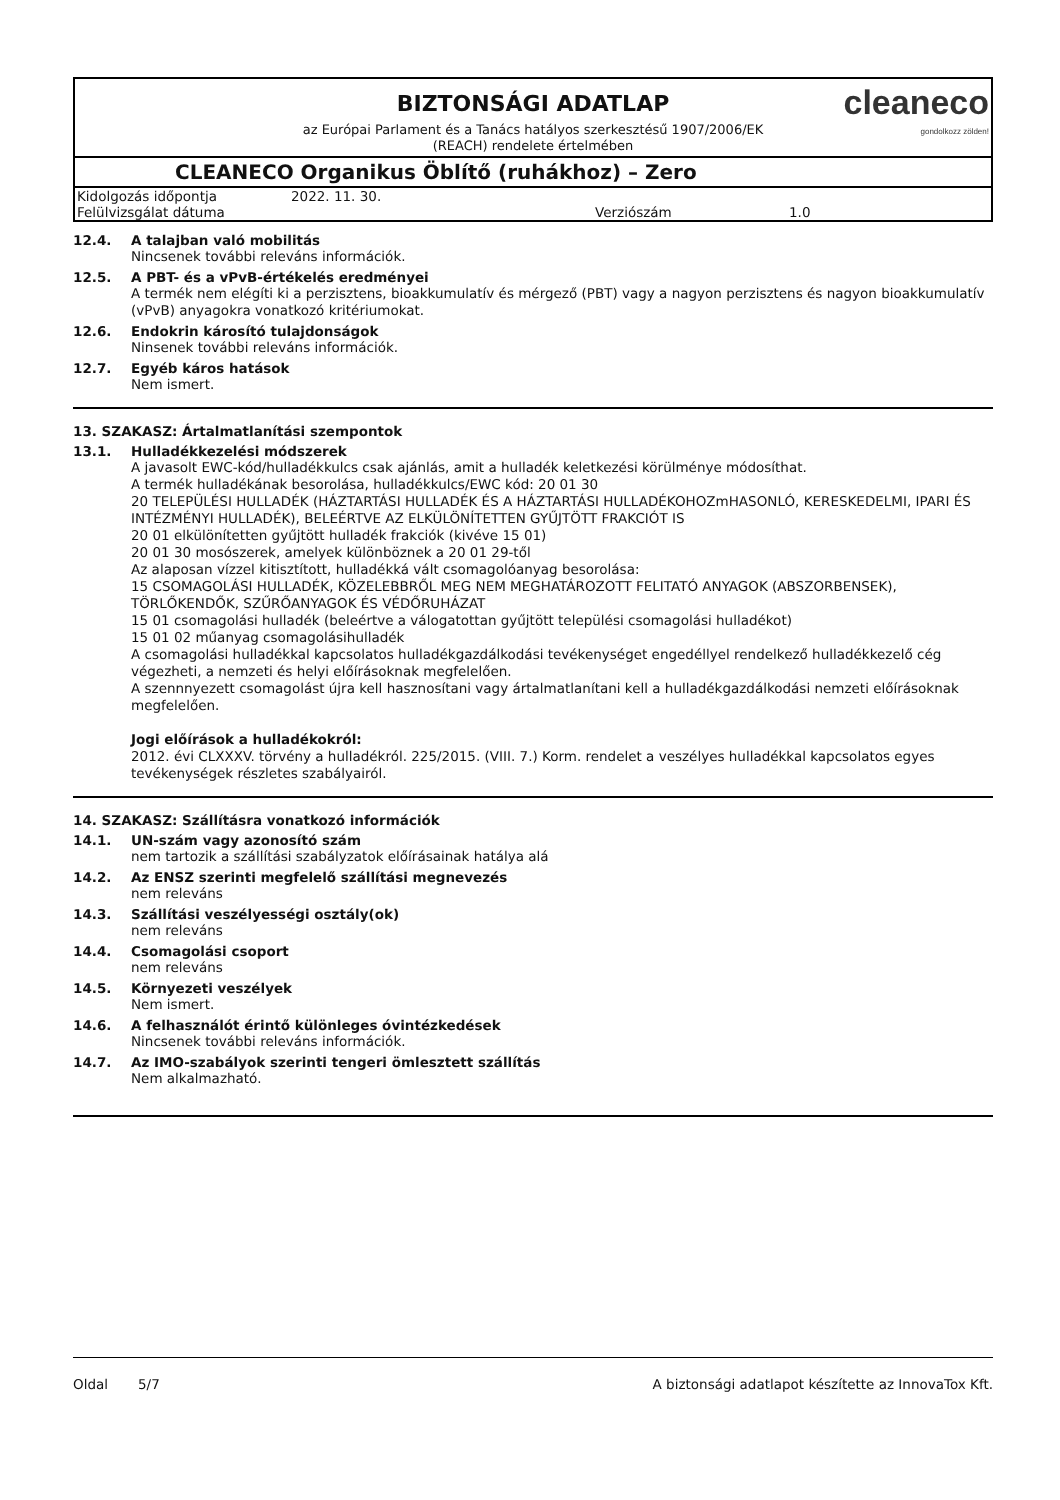BIZTONSÁGI ADATLAP
cleaneco
gondolkozz zölden!
az Európai Parlament és a Tanács hatályos szerkesztésű 1907/2006/EK
(REACH) rendelete értelmében
CLEANECO Organikus Öblítő (ruhákhoz) – Zero
| Kidolgozás időpontja | 2022. 11. 30. | | |
| Felülvizsgálat dátuma | | Verziószám | 1.0 |
12.4. A talajban való mobilitás
Nincsenek további releváns információk.
12.5. A PBT- és a vPvB-értékelés eredményei
A termék nem elégíti ki a perzisztens, bioakkumulatív és mérgező (PBT) vagy a nagyon perzisztens és nagyon bioakkumulatív (vPvB) anyagokra vonatkozó kritériumokat.
12.6. Endokrin károsító tulajdonságok
Ninsenek további releváns információk.
12.7. Egyéb káros hatások
Nem ismert.
13. SZAKASZ: Ártalmatlanítási szempontok
13.1. Hulladékkezelési módszerek
A javasolt EWC-kód/hulladékkulcs csak ajánlás, amit a hulladék keletkezési körülménye módosíthat.
A termék hulladékának besorolása, hulladékkulcs/EWC kód: 20 01 30
20 TELEPÜLÉSI HULLADÉK (HÁZTARTÁSI HULLADÉK ÉS A HÁZTARTÁSI HULLADÉKOHOZmHASONLÓ, KERESKEDELMI, IPARI ÉS INTÉZMÉNYI HULLADÉK), BELEÉRTVE AZ ELKÜLÖNÍTETTEN GYŰJTÖTT FRAKCIÓT IS
20 01 elkülönítetten gyűjtött hulladék frakciók (kivéve 15 01)
20 01 30 mosószerek, amelyek különböznek a 20 01 29-től
Az alaposan vízzel kitisztított, hulladékká vált csomagolóanyag besorolása:
15 CSOMAGOLÁSI HULLADÉK, KÖZELEBBRŐL MEG NEM MEGHATÁROZOTT FELITATÓ ANYAGOK (ABSZORBENSEK), TÖRLŐKENDŐK, SZŰRŐANYAGOK ÉS VÉDŐRUHÁZAT
15 01 csomagolási hulladék (beleértve a válogatottan gyűjtött települési csomagolási hulladékot)
15 01 02 műanyag csomagolásihulladék
A csomagolási hulladékkal kapcsolatos hulladékgazdálkodási tevékenységet engedéllyel rendelkező hulladékkezelő cég végezheti, a nemzeti és helyi előírásoknak megfelelően.
A szennnyezett csomagolást újra kell hasznosítani vagy ártalmatlanítani kell a hulladékgazdálkodási nemzeti előírásoknak megfelelően.
Jogi előírások a hulladékokról:
2012. évi CLXXXV. törvény a hulladékról. 225/2015. (VIII. 7.) Korm. rendelet a veszélyes hulladékkal kapcsolatos egyes tevékenységek részletes szabályairól.
14. SZAKASZ: Szállításra vonatkozó információk
14.1. UN-szám vagy azonosító szám
nem tartozik a szállítási szabályzatok előírásainak hatálya alá
14.2. Az ENSZ szerinti megfelelő szállítási megnevezés
nem releváns
14.3. Szállítási veszélyességi osztály(ok)
nem releváns
14.4. Csomagolási csoport
nem releváns
14.5. Környezeti veszélyek
Nem ismert.
14.6. A felhasználót érintő különleges óvintézkedések
Nincsenek további releváns információk.
14.7. Az IMO-szabályok szerinti tengeri ömlesztett szállítás
Nem alkalmazható.
Oldal 5/7 A biztonsági adatlapot készítette az InnovaTox Kft.